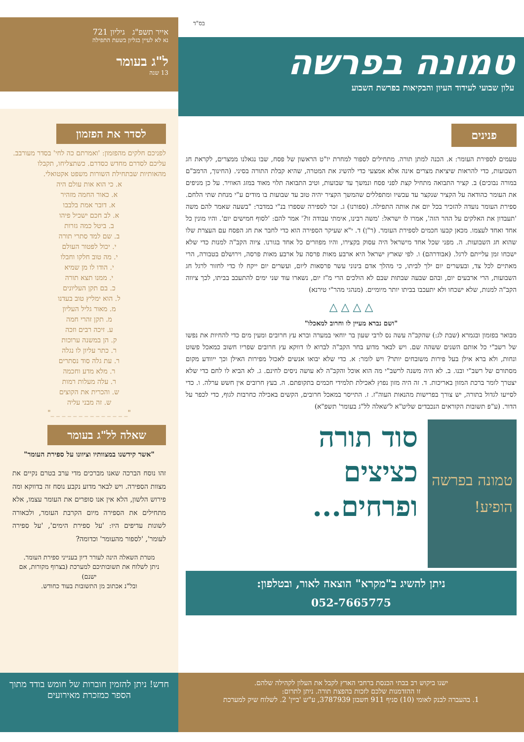בס"ד
טמונה בפרשה
עלון שבועי לעידוד העיון והבקיאות בפרשת השבוע
אייר תשפ"ג גיליון 721
נא לא לעיין בגליון בשעת התפילה
ל"ג בעומר
13 שנה
פנינים
טעמים לספירת העומר: א. הכנה למתן תורה. מתחילים לספור למחרת יו"ט הראשון של פסח, שבו נגאלנו ממצרים, לקראת חג השבועות, כדי להראות שיציאת מצרים אינה אלא אמצעי כדי להשיג את המטרה, שהיא קבלת התורה בסיני. (החינוך, הרמב"ם במורה נבוכים) ב. קציר התבואה מתחיל קצת לפני פסח ונמשך עד שבועות, וטיב התבואה תלוי מאוד במזג האוויר. על כן מניפים את העומר כהודאה על הקציר שנקצר עד עכשיו ומתפללים שהמשך הקציר יהיה טוב עד שבועות בו מודים ע"י מנחת שתי הלחם. ספירת העומר נועדה להזכיר בכל יום את אותה התפילה. (ספורנו) ג. זכר לספירה שספרו בנ"י במדבר: "בשעה שאמר להם משה 'תעבדון את האלקים על ההר הזה', אמרו לו ישראל: 'משה רבינו, אימתי עבודה זו?' אמר להם: 'לסוף חמישים יום'. והיו מונין כל אחד ואחד לעצמו. מכאן קבעו חכמים לספירת העומר. (ר"ן) ד. י"א שעיקר הספירה הוא כדי לחבר את חג הפסח עם העצרת שלו שהוא חג השבועות. ה. מפני שכל אחד מישראל היה עסוק בקצירו, והיו מפוזרים כל אחד בגורנו. ציוה הקב"ה למנות כדי שלא ישכחו זמן עלייתם לרגל. (אבודרהם) ו. לפי שארץ ישראל היא ארבע מאות פרסה על ארבע מאות פרסה, וירושלם בטבורה, הרי מאתיים לכל צד, ובעשרים יום ילך לביתו, כי מהלך אדם בינוני עשר פרסאות ליום, ועשרים יום ייקח לו כדי לחזור לרגל חג השבועות, הרי ארבעים יום, ובהם שבעה שבתות שבם לא הולכים הרי מ"ז יום, נשארו עוד שני ימים להתעכב בביתו, לכך ציווה הקב"ה למנות, שלא ישכחו ולא יתעכבו בביתו יותר מיומיים. (מנהגי מהר"י טירנא)
△ △ △ △
"ושם נברא מעיין לו וחרוב למאכלו"
מבואר בפזמון ובגמרא (שבת לג:) שהקב"ה עשה נס לרבי שעון בר יוחאי במערה וברא עץ חרובים ומעין מים כדי להחיות את נפשו של רשב"י כל אותם השנים ששהה שם. ויש לבאר מדוע בחר הקב"ה לברוא לו דווקא עץ חרובים שפריו חשוב כמאכל פשוט ונחות, ולא ברא אילן בעל פירות משובחים יותר? ויש לומר: א. כדי שלא יבואו אנשים לאכול מפירות האילן וכך ייוודע מקום מסתורם של רשב"י ובנו. ב. לא היה משנה לרשב"י מה הוא אוכל והקב"ה לא עושה ניסים לחינם. ג. לא הביא לו לחם כדי שלא יצטרך לומר ברכת המזון באריכות. ד. זה היה מזון נפוץ לאכילת תלמידי חכמים בתקופתם. ה. בעץ חרובים אין חשש ערלה. ו. כדי לסייעו לגדול בתורה, יש צורך בפרישות מהנאות העוה"ז. ז. התייסר במאכל חרובים, הקשים באכילה כחרבות לגוף, כדי לכפר על הדור. (ע"פ תשובות הקוראים הנכבדים שליט"א ל'שאלה לל"ג בעומר' תשפ"א)
טמונה בפרשה
הופיע!
סוד תורה
כציצים
ופרחים...
ניתן להשיג ב"מקרא" הוצאה לאור, ובטלפון:
052-7665775
לסדר את הפזמון
לפניכם חלקים מהפזמון: 'ואמרתם כה לחי' בסדר מעורבב. עליכם לסדרם מחדש כסדרם. כשתצליחו, תקבלו מהאותיות שבתחילת השורות משפט אקטואלי.
א. כי הוא אות עולם היה
א. כאור החמה מזהיר
א. דובר אמת בלבבו
א. לב חכם ישכיל פיהו
ב. ביטל כמה גזרות
ב. שם למד סתרי תורה
י. יכול לפטור העולם
י. מה טוב חלקו וחבלו
י. הודו לו מן שמיא
י. ממנו תצא תורה
כ. בם תקן העליונים
ל. הוא ימליץ טוב בעדנו
מ. מאור גליל העליון
מ. תקן זהרי חמה
ע. זיכה רבים וזכה
ק. הן במשנה ערוכות
ר. כתר עליון לו נגלה
ר. עת גלה סוד נסתרים
ר. מלא מדע וחכמה
ר. עלה מעלות רמות
ש. והכרית את הקוצים
ש. זה מבני עליה
"_ _ _ _ _ _ _ _ _ _ _ _ _ _"
שאלה לל"ג בעומר
"אשר קידשנו במצוותיו וציוונו על ספירת העומר"
זהו נוסח הברכה שאנו מברכים מדי ערב בטרם נקיים את מצוות הספירה. ויש לבאר מדוע נקבע נוסח זה בדווקא ומה פירוש הלשון, הלא אין אנו סופרים את העומר עצמו, אלא מתחילים את הספירה מיום הקרבת העומר, ולכאורה לשונות עדיפים היו: 'על ספירת הימים', 'על ספירה לעומר', 'לספור מהעומר' וכדומה?
מטרת השאלה הינה לעורר דיון בענייני ספירת העומר.
ניתן לשלוח את תשובותיכם למערכת (בצרוף מקורות, אם ישנם)
ובל"נ אכתוב מן התשובות בעוד כחודש.
ישנו ביקוש רב בבתי הכנסת ברחבי הארץ לקבל את העלון לקהילה שלהם.
זו ההזדמנות שלכם לזכות בהפצת תורה. ניתן לתרום:
1. בהעברה לבנק לאומי (10) סניף 911 חשבון 3787939, ע"ש 'ביין' 2. לשלוח שיק למערכת
חדש! ניתן להזמין חוברות של חומש בודד מתוך הספר כמזכרת מאירועים